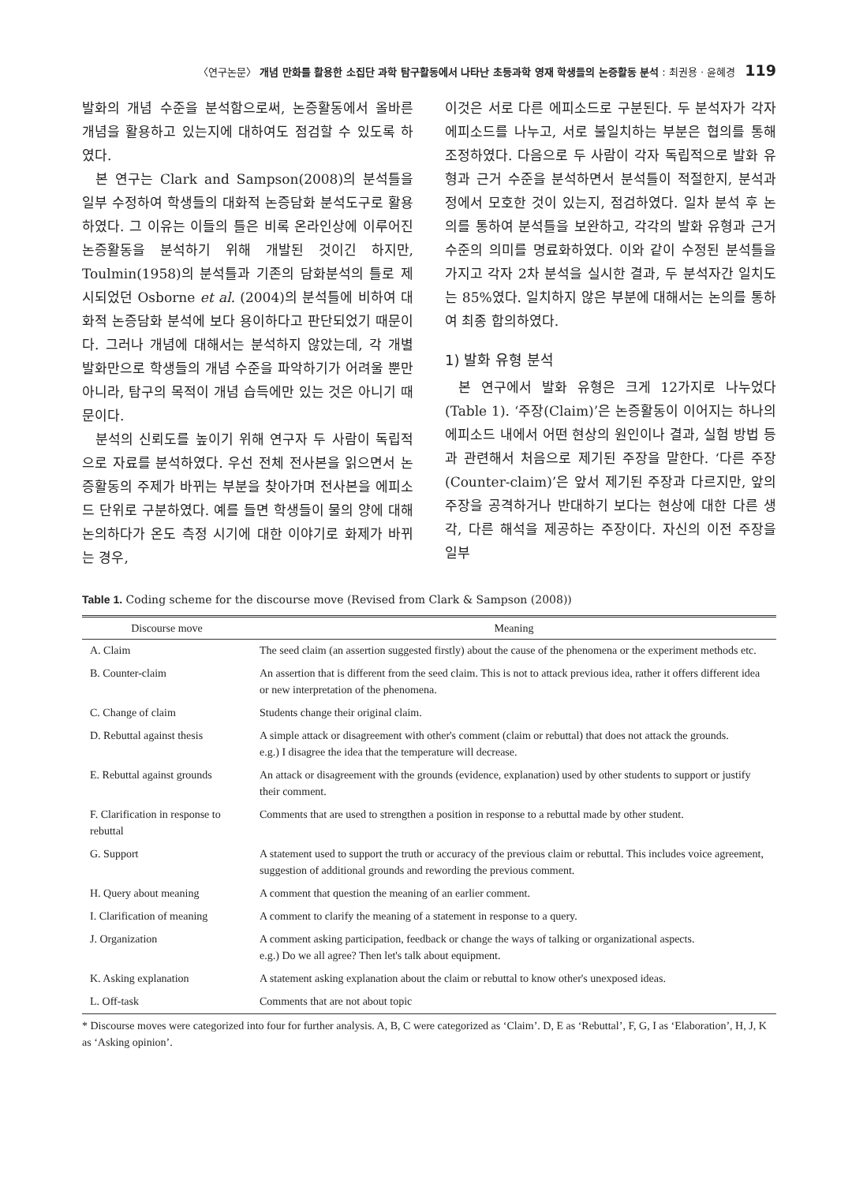〈연구논문〉 개념 만화를 활용한 소집단 과학 탐구활동에서 나타난 초등과학 영재 학생들의 논증활동 분석 : 최권용 · 윤혜경 119
발화의 개념 수준을 분석함으로써, 논증활동에서 올바른 개념을 활용하고 있는지에 대하여도 점검할 수 있도록 하였다.
본 연구는 Clark and Sampson(2008)의 분석틀을 일부 수정하여 학생들의 대화적 논증담화 분석도구로 활용하였다. 그 이유는 이들의 틀은 비록 온라인상에 이루어진 논증활동을 분석하기 위해 개발된 것이긴 하지만, Toulmin(1958)의 분석틀과 기존의 담화분석의 틀로 제시되었던 Osborne et al. (2004)의 분석틀에 비하여 대화적 논증담화 분석에 보다 용이하다고 판단되었기 때문이다. 그러나 개념에 대해서는 분석하지 않았는데, 각 개별 발화만으로 학생들의 개념 수준을 파악하기가 어려울 뿐만 아니라, 탐구의 목적이 개념 습득에만 있는 것은 아니기 때문이다.
분석의 신뢰도를 높이기 위해 연구자 두 사람이 독립적으로 자료를 분석하였다. 우선 전체 전사본을 읽으면서 논증활동의 주제가 바뀌는 부분을 찾아가며 전사본을 에피소드 단위로 구분하였다. 예를 들면 학생들이 물의 양에 대해 논의하다가 온도 측정 시기에 대한 이야기로 화제가 바뀌는 경우,
이것은 서로 다른 에피소드로 구분된다. 두 분석자가 각자 에피소드를 나누고, 서로 불일치하는 부분은 협의를 통해 조정하였다. 다음으로 두 사람이 각자 독립적으로 발화 유형과 근거 수준을 분석하면서 분석틀이 적절한지, 분석과정에서 모호한 것이 있는지, 점검하였다. 일차 분석 후 논의를 통하여 분석틀을 보완하고, 각각의 발화 유형과 근거 수준의 의미를 명료화하였다. 이와 같이 수정된 분석틀을 가지고 각자 2차 분석을 실시한 결과, 두 분석자간 일치도는 85%였다. 일치하지 않은 부분에 대해서는 논의를 통하여 최종 합의하였다.
1) 발화 유형 분석
본 연구에서 발화 유형은 크게 12가지로 나누었다(Table 1). ‘주장(Claim)’은 논증활동이 이어지는 하나의 에피소드 내에서 어떤 현상의 원인이나 결과, 실험 방법 등과 관련해서 처음으로 제기된 주장을 말한다. ‘다른 주장(Counter-claim)’은 앞서 제기된 주장과 다르지만, 앞의 주장을 공격하거나 반대하기 보다는 현상에 대한 다른 생각, 다른 해석을 제공하는 주장이다. 자신의 이전 주장을 일부
Table 1. Coding scheme for the discourse move (Revised from Clark & Sampson (2008))
| Discourse move | Meaning |
| --- | --- |
| A. Claim | The seed claim (an assertion suggested firstly) about the cause of the phenomena or the experiment methods etc. |
| B. Counter-claim | An assertion that is different from the seed claim. This is not to attack previous idea, rather it offers different idea or new interpretation of the phenomena. |
| C. Change of claim | Students change their original claim. |
| D. Rebuttal against thesis | A simple attack or disagreement with other's comment (claim or rebuttal) that does not attack the grounds. e.g.) I disagree the idea that the temperature will decrease. |
| E. Rebuttal against grounds | An attack or disagreement with the grounds (evidence, explanation) used by other students to support or justify their comment. |
| F. Clarification in response to rebuttal | Comments that are used to strengthen a position in response to a rebuttal made by other student. |
| G. Support | A statement used to support the truth or accuracy of the previous claim or rebuttal. This includes voice agreement, suggestion of additional grounds and rewording the previous comment. |
| H. Query about meaning | A comment that question the meaning of an earlier comment. |
| I. Clarification of meaning | A comment to clarify the meaning of a statement in response to a query. |
| J. Organization | A comment asking participation, feedback or change the ways of talking or organizational aspects. e.g.) Do we all agree? Then let's talk about equipment. |
| K. Asking explanation | A statement asking explanation about the claim or rebuttal to know other's unexposed ideas. |
| L. Off-task | Comments that are not about topic |
* Discourse moves were categorized into four for further analysis. A, B, C were categorized as ‘Claim’. D, E as ‘Rebuttal’, F, G, I as ‘Elaboration’, H, J, K as ‘Asking opinion’.